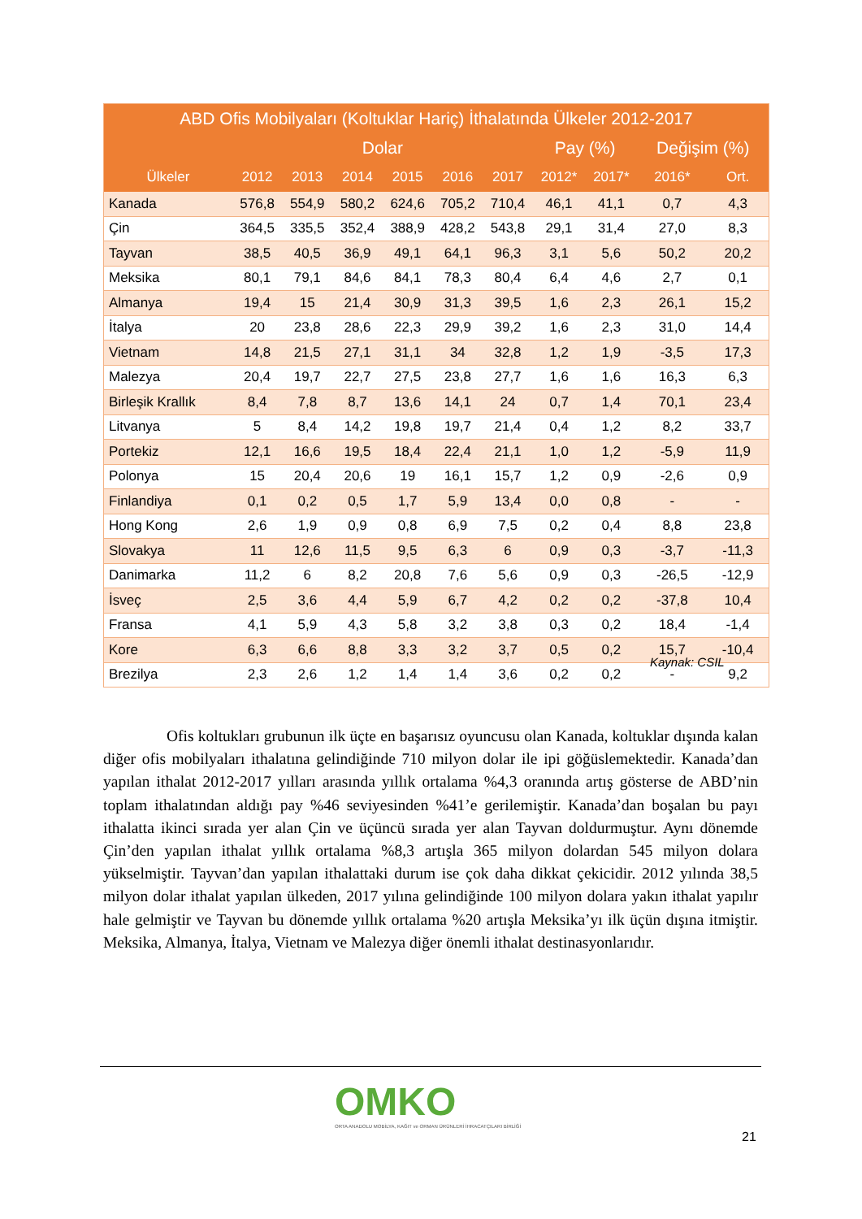| ABD Ofis Mobilyaları (Koltuklar Hariç) İthalatında Ülkeler 2012-2017 | | | | | | | | | | |
| --- | --- | --- | --- | --- | --- | --- | --- | --- | --- | --- |
| | Dolar | | | | | | Pay (%) | | Değişim (%) | |
| Ülkeler | 2012 | 2013 | 2014 | 2015 | 2016 | 2017 | 2012* | 2017* | 2016* | Ort. |
| Kanada | 576,8 | 554,9 | 580,2 | 624,6 | 705,2 | 710,4 | 46,1 | 41,1 | 0,7 | 4,3 |
| Çin | 364,5 | 335,5 | 352,4 | 388,9 | 428,2 | 543,8 | 29,1 | 31,4 | 27,0 | 8,3 |
| Tayvan | 38,5 | 40,5 | 36,9 | 49,1 | 64,1 | 96,3 | 3,1 | 5,6 | 50,2 | 20,2 |
| Meksika | 80,1 | 79,1 | 84,6 | 84,1 | 78,3 | 80,4 | 6,4 | 4,6 | 2,7 | 0,1 |
| Almanya | 19,4 | 15 | 21,4 | 30,9 | 31,3 | 39,5 | 1,6 | 2,3 | 26,1 | 15,2 |
| İtalya | 20 | 23,8 | 28,6 | 22,3 | 29,9 | 39,2 | 1,6 | 2,3 | 31,0 | 14,4 |
| Vietnam | 14,8 | 21,5 | 27,1 | 31,1 | 34 | 32,8 | 1,2 | 1,9 | -3,5 | 17,3 |
| Malezya | 20,4 | 19,7 | 22,7 | 27,5 | 23,8 | 27,7 | 1,6 | 1,6 | 16,3 | 6,3 |
| Birleşik Krallık | 8,4 | 7,8 | 8,7 | 13,6 | 14,1 | 24 | 0,7 | 1,4 | 70,1 | 23,4 |
| Litvanya | 5 | 8,4 | 14,2 | 19,8 | 19,7 | 21,4 | 0,4 | 1,2 | 8,2 | 33,7 |
| Portekiz | 12,1 | 16,6 | 19,5 | 18,4 | 22,4 | 21,1 | 1,0 | 1,2 | -5,9 | 11,9 |
| Polonya | 15 | 20,4 | 20,6 | 19 | 16,1 | 15,7 | 1,2 | 0,9 | -2,6 | 0,9 |
| Finlandiya | 0,1 | 0,2 | 0,5 | 1,7 | 5,9 | 13,4 | 0,0 | 0,8 | - | - |
| Hong Kong | 2,6 | 1,9 | 0,9 | 0,8 | 6,9 | 7,5 | 0,2 | 0,4 | 8,8 | 23,8 |
| Slovakya | 11 | 12,6 | 11,5 | 9,5 | 6,3 | 6 | 0,9 | 0,3 | -3,7 | -11,3 |
| Danimarka | 11,2 | 6 | 8,2 | 20,8 | 7,6 | 5,6 | 0,9 | 0,3 | -26,5 | -12,9 |
| İsveç | 2,5 | 3,6 | 4,4 | 5,9 | 6,7 | 4,2 | 0,2 | 0,2 | -37,8 | 10,4 |
| Fransa | 4,1 | 5,9 | 4,3 | 5,8 | 3,2 | 3,8 | 0,3 | 0,2 | 18,4 | -1,4 |
| Kore | 6,3 | 6,6 | 8,8 | 3,3 | 3,2 | 3,7 | 0,5 | 0,2 | 15,7 | -10,4 |
| Brezilya | 2,3 | 2,6 | 1,2 | 1,4 | 1,4 | 3,6 | 0,2 | 0,2 | - | 9,2 |
Kaynak: CSIL
    Ofis koltukları grubunun ilk üçte en başarısız oyuncusu olan Kanada, koltuklar dışında kalan diğer ofis mobilyaları ithalatına gelindiğinde 710 milyon dolar ile ipi göğüslemektedir. Kanada’dan yapılan ithalat 2012-2017 yılları arasında yıllık ortalama %4,3 oranında artış gösterse de ABD’nin toplam ithalatından aldığı pay %46 seviyesinden %41’e gerilemiştir. Kanada’dan boşalan bu payı ithalatta ikinci sırada yer alan Çin ve üçüncü sırada yer alan Tayvan doldurmuştur. Aynı dönemde Çin’den yapılan ithalat yıllık ortalama %8,3 artışla 365 milyon dolardan 545 milyon dolara yükselmiştir. Tayvan’dan yapılan ithalattaki durum ise çok daha dikkat çekicidir. 2012 yılında 38,5 milyon dolar ithalat yapılan ülkeden, 2017 yılına gelindiğinde 100 milyon dolara yakın ithalat yapılır hale gelmiştir ve Tayvan bu dönemde yıllık ortalama %20 artışla Meksika’yı ilk üçün dışına itmiştir. Meksika, Almanya, İtalya, Vietnam ve Malezya diğer önemli ithalat destinasyonlarıdır.
OMKO
ORTA ANADOLU MOBİLYA, KAĞIT ve ORMAN ÜRÜNLERİ İHRACATÇILARI BİRLİĞİ
21